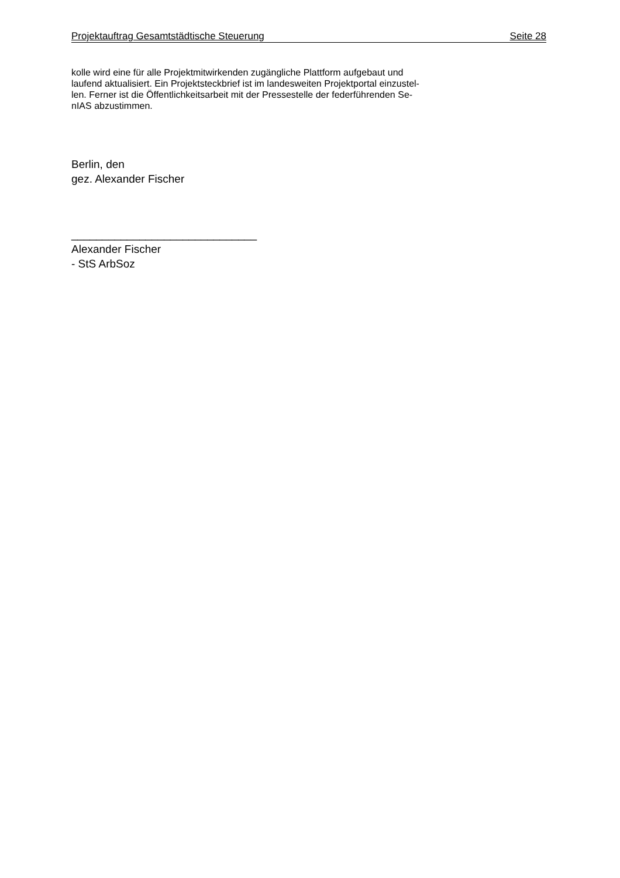Projektauftrag Gesamtstädtische Steuerung Seite 28
kolle wird eine für alle Projektmitwirkenden zugängliche Plattform aufgebaut und
laufend aktualisiert. Ein Projektsteckbrief ist im landesweiten Projektportal einzustel-
len. Ferner ist die Öffentlichkeitsarbeit mit der Pressestelle der federführenden Se-
nIAS abzustimmen.
Berlin, den
gez. Alexander Fischer
______________________________
Alexander Fischer
- StS ArbSoz